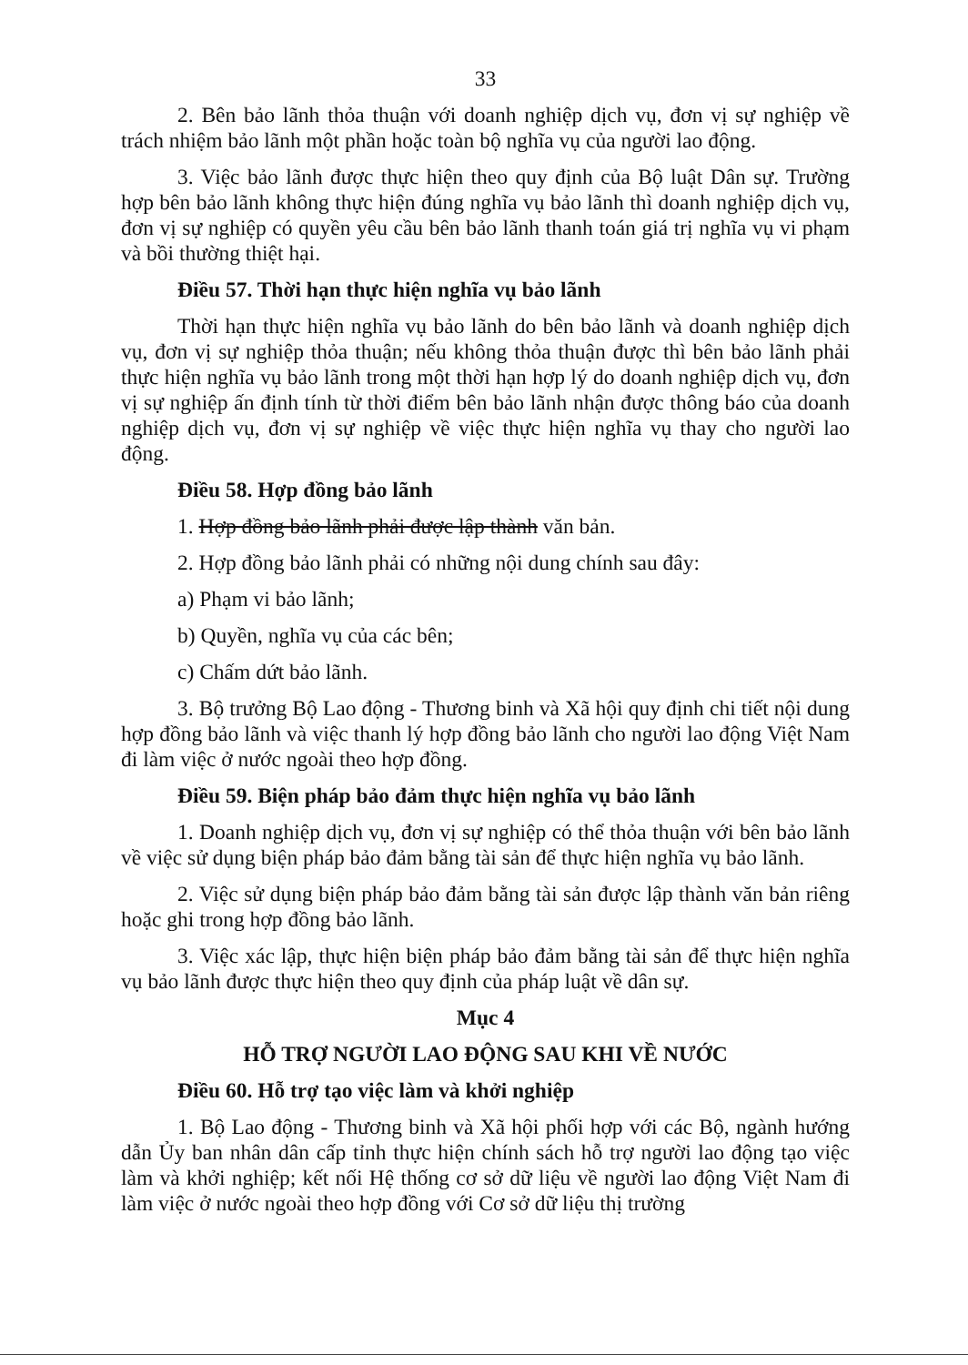33
2. Bên bảo lãnh thỏa thuận với doanh nghiệp dịch vụ, đơn vị sự nghiệp về trách nhiệm bảo lãnh một phần hoặc toàn bộ nghĩa vụ của người lao động.
3. Việc bảo lãnh được thực hiện theo quy định của Bộ luật Dân sự. Trường hợp bên bảo lãnh không thực hiện đúng nghĩa vụ bảo lãnh thì doanh nghiệp dịch vụ, đơn vị sự nghiệp có quyền yêu cầu bên bảo lãnh thanh toán giá trị nghĩa vụ vi phạm và bồi thường thiệt hại.
Điều 57. Thời hạn thực hiện nghĩa vụ bảo lãnh
Thời hạn thực hiện nghĩa vụ bảo lãnh do bên bảo lãnh và doanh nghiệp dịch vụ, đơn vị sự nghiệp thỏa thuận; nếu không thỏa thuận được thì bên bảo lãnh phải thực hiện nghĩa vụ bảo lãnh trong một thời hạn hợp lý do doanh nghiệp dịch vụ, đơn vị sự nghiệp ấn định tính từ thời điểm bên bảo lãnh nhận được thông báo của doanh nghiệp dịch vụ, đơn vị sự nghiệp về việc thực hiện nghĩa vụ thay cho người lao động.
Điều 58. Hợp đồng bảo lãnh
1. Hợp đồng bảo lãnh phải được lập thành văn bản.
2. Hợp đồng bảo lãnh phải có những nội dung chính sau đây:
a) Phạm vi bảo lãnh;
b) Quyền, nghĩa vụ của các bên;
c) Chấm dứt bảo lãnh.
3. Bộ trưởng Bộ Lao động - Thương binh và Xã hội quy định chi tiết nội dung hợp đồng bảo lãnh và việc thanh lý hợp đồng bảo lãnh cho người lao động Việt Nam đi làm việc ở nước ngoài theo hợp đồng.
Điều 59. Biện pháp bảo đảm thực hiện nghĩa vụ bảo lãnh
1. Doanh nghiệp dịch vụ, đơn vị sự nghiệp có thể thỏa thuận với bên bảo lãnh về việc sử dụng biện pháp bảo đảm bằng tài sản để thực hiện nghĩa vụ bảo lãnh.
2. Việc sử dụng biện pháp bảo đảm bằng tài sản được lập thành văn bản riêng hoặc ghi trong hợp đồng bảo lãnh.
3. Việc xác lập, thực hiện biện pháp bảo đảm bằng tài sản để thực hiện nghĩa vụ bảo lãnh được thực hiện theo quy định của pháp luật về dân sự.
Mục 4
HỖ TRỢ NGƯỜI LAO ĐỘNG SAU KHI VỀ NƯỚC
Điều 60. Hỗ trợ tạo việc làm và khởi nghiệp
1. Bộ Lao động - Thương binh và Xã hội phối hợp với các Bộ, ngành hướng dẫn Ủy ban nhân dân cấp tỉnh thực hiện chính sách hỗ trợ người lao động tạo việc làm và khởi nghiệp; kết nối Hệ thống cơ sở dữ liệu về người lao động Việt Nam đi làm việc ở nước ngoài theo hợp đồng với Cơ sở dữ liệu thị trường